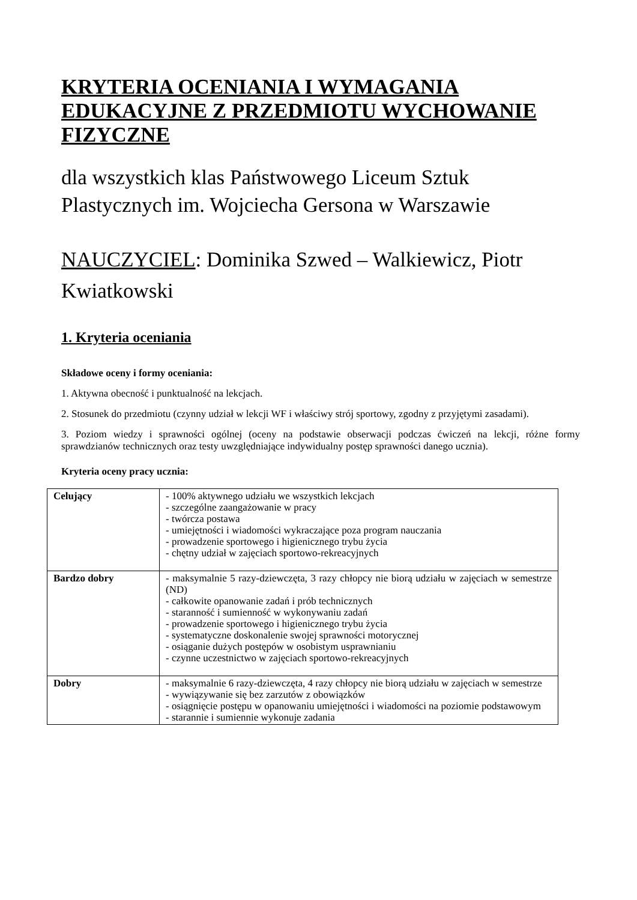KRYTERIA OCENIANIA I WYMAGANIA EDUKACYJNE Z PRZEDMIOTU WYCHOWANIE FIZYCZNE
dla wszystkich klas Państwowego Liceum Sztuk Plastycznych im. Wojciecha Gersona w Warszawie
NAUCZYCIEL: Dominika Szwed – Walkiewicz, Piotr Kwiatkowski
1. Kryteria oceniania
Składowe oceny i formy oceniania:
1. Aktywna obecność i punktualność na lekcjach.
2. Stosunek do przedmiotu (czynny udział w lekcji WF i właściwy strój sportowy, zgodny z przyjętymi zasadami).
3. Poziom wiedzy i sprawności ogólnej (oceny na podstawie obserwacji podczas ćwiczeń na lekcji, różne formy sprawdzianów technicznych oraz testy uwzględniające indywidualny postęp sprawności danego ucznia).
Kryteria oceny pracy ucznia:
| Celujący | - 100% aktywnego udziału we wszystkich lekcjach - szczególne zaangażowanie w pracy - twórcza postawa - umiejętności i wiadomości wykraczające poza program nauczania - prowadzenie sportowego i higienicznego trybu życia - chętny udział w zajęciach sportowo-rekreacyjnych |
| Bardzo dobry | - maksymalnie 5 razy-dziewczęta, 3 razy chłopcy nie biorą udziału w zajęciach w semestrze (ND) - całkowite opanowanie zadań i prób technicznych - staranność i sumienność w wykonywaniu zadań - prowadzenie sportowego i higienicznego trybu życia - systematyczne doskonalenie swojej sprawności motorycznej - osiąganie dużych postępów w osobistym usprawnianiu - czynne uczestnictwo w zajęciach sportowo-rekreacyjnych |
| Dobry | - maksymalnie 6 razy-dziewczęta, 4 razy chłopcy nie biorą udziału w zajęciach w semestrze - wywiązywanie się bez zarzutów z obowiązków - osiągnięcie postępu w opanowaniu umiejętności i wiadomości na poziomie podstawowym - starannie i sumiennie wykonuje zadania |